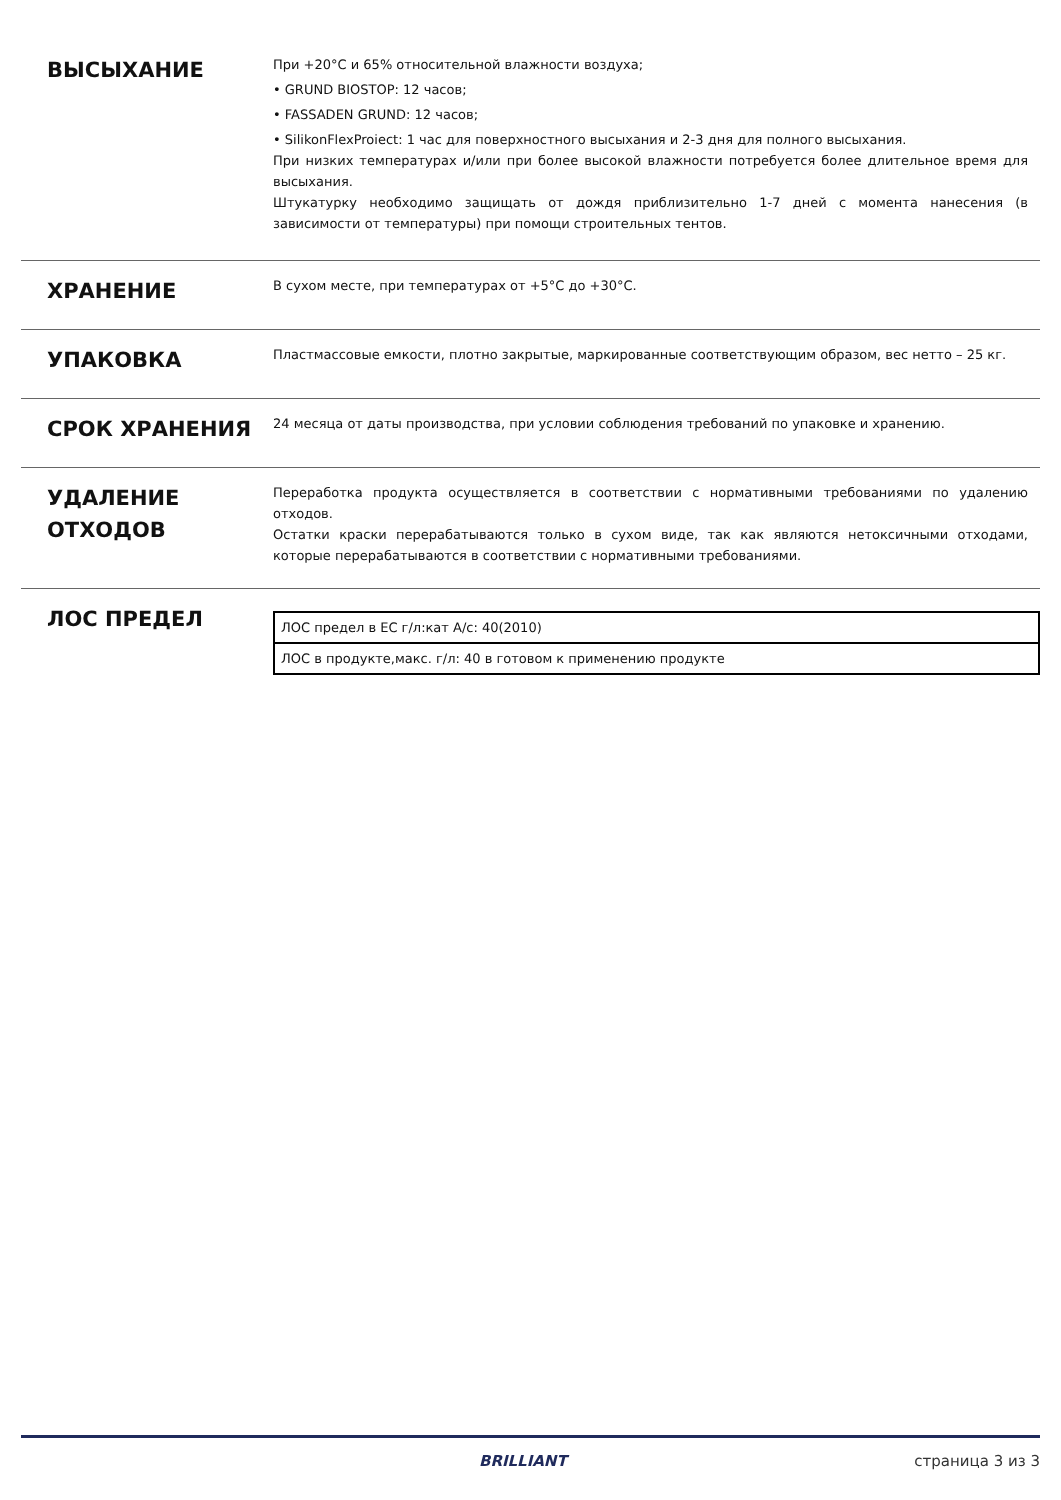ВЫСЫХАНИЕ
При +20°C и 65% относительной влажности воздуха;
• GRUND BIOSTOP: 12 часов;
• FASSADEN GRUND: 12 часов;
• SilikonFlexProiect: 1 час для поверхностного высыхания и 2-3 дня для полного высыхания.
При низких температурах и/или при более высокой влажности потребуется более длительное время для высыхания.
Штукатурку необходимо защищать от дождя приблизительно 1-7 дней с момента нанесения (в зависимости от температуры) при помощи строительных тентов.
ХРАНЕНИЕ
В сухом месте, при температурах от +5°C до +30°C.
УПАКОВКА
Пластмассовые емкости, плотно закрытые, маркированные соответствующим образом, вес нетто – 25 кг.
СРОК ХРАНЕНИЯ
24 месяца от даты производства, при условии соблюдения требований по упаковке и хранению.
УДАЛЕНИЕ ОТХОДОВ
Переработка продукта осуществляется в соответствии с нормативными требованиями по удалению отходов.
Остатки краски перерабатываются только в сухом виде, так как являются нетоксичными отходами, которые перерабатываются в соответствии с нормативными требованиями.
ЛОС ПРЕДЕЛ
| ЛОС предел в ЕС г/л:кат A/c: 40(2010) |
| ЛОС в продукте,макс. г/л: 40 в готовом к применению продукте |
BRILLIANT страница 3 из 3